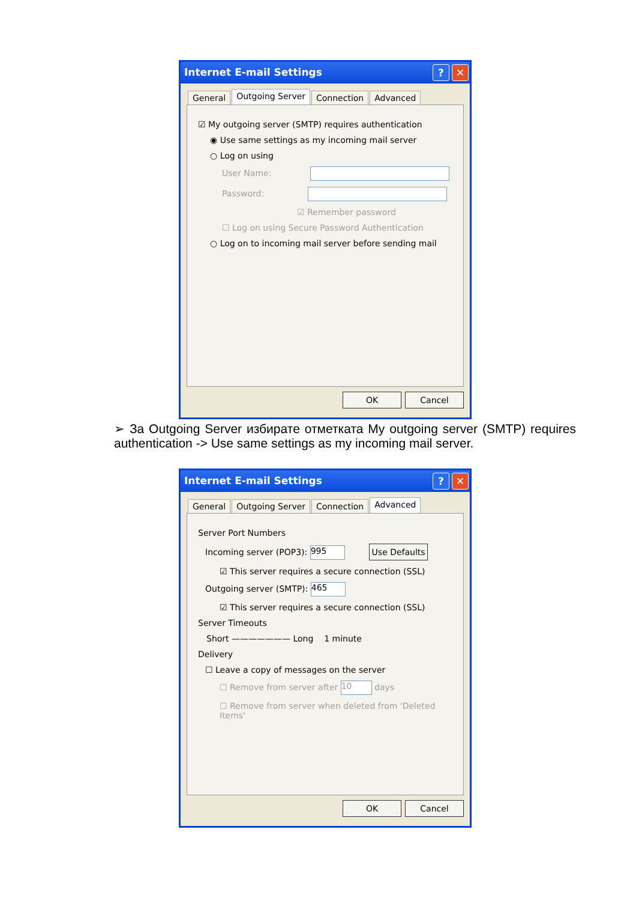Internet E-mail Settings? ✕
General
Outgoing Server
Connection Advanced
☑ My outgoing server (SMTP) requires authentication
◉ Use same settings as my incoming mail server
○ Log on using
User Name:
Password:
☑ Remember password
☐ Log on using Secure Password Authentication
○ Log on to incoming mail server before sending mail
OK Cancel
➢ За Outgoing Server избирате отметката My outgoing server (SMTP) requires authentication -> Use same settings as my incoming mail server.
Internet E-mail Settings? ✕
General Outgoing Server Connection
Advanced
Server Port Numbers
Incoming server (POP3): 995 Use Defaults
☑ This server requires a secure connection (SSL)
Outgoing server (SMTP): 465
☑ This server requires a secure connection (SSL)
Server Timeouts
Short ——————— Long 1 minute
Delivery
☐ Leave a copy of messages on the server
☐ Remove from server after 10 days
☐ Remove from server when deleted from 'Deleted Items'
OK Cancel